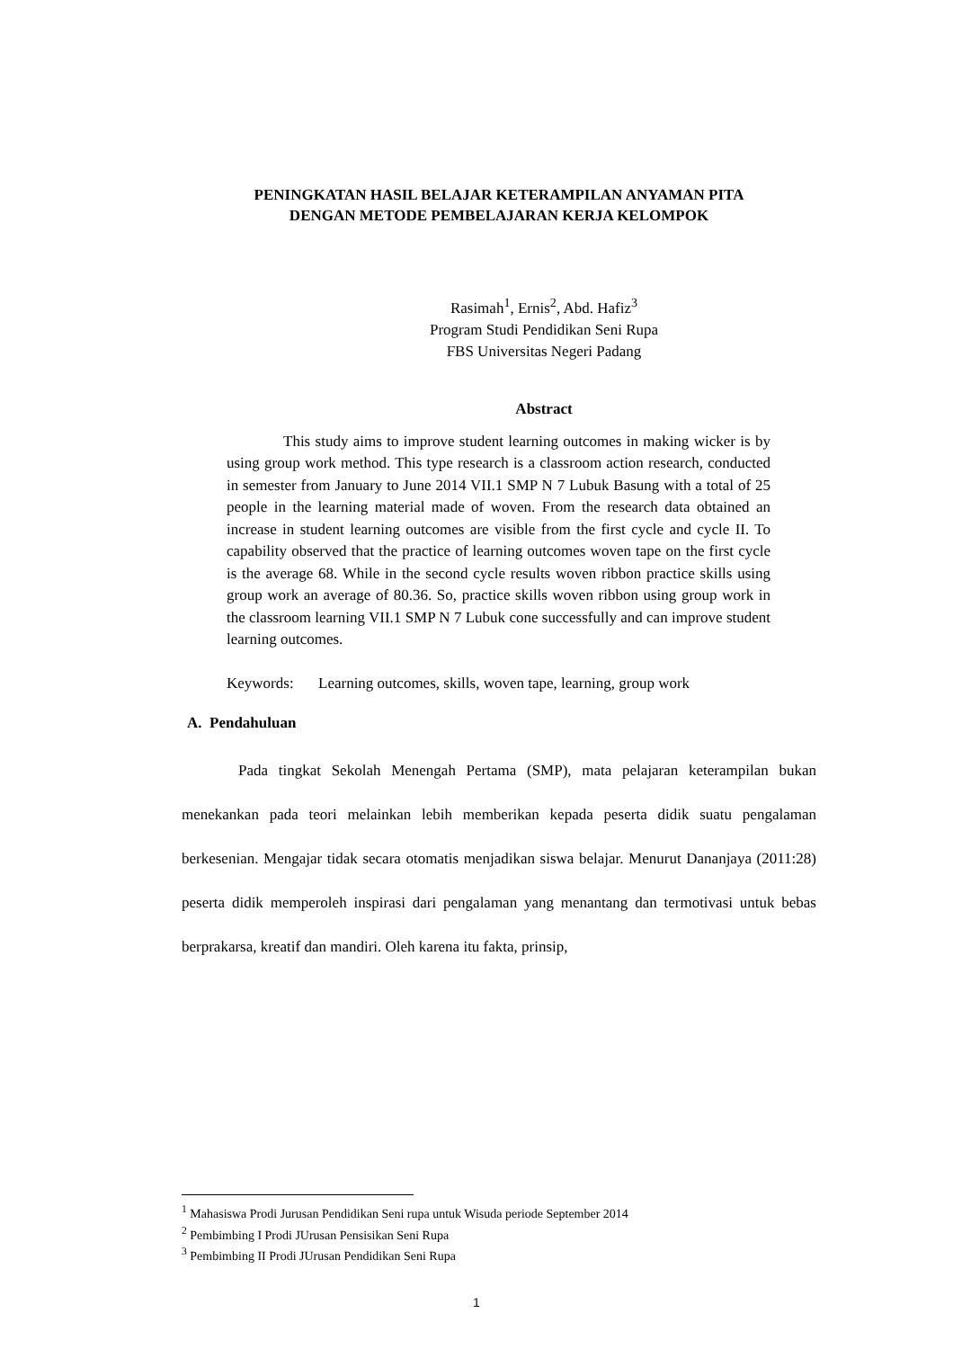PENINGKATAN HASIL BELAJAR KETERAMPILAN ANYAMAN PITA
DENGAN METODE PEMBELAJARAN KERJA KELOMPOK
Rasimah<sup>1</sup>, Ernis<sup>2</sup>, Abd. Hafiz<sup>3</sup>
Program Studi Pendidikan Seni Rupa
FBS Universitas Negeri Padang
Abstract
This study aims to improve student learning outcomes in making wicker is by using group work method. This type research is a classroom action research, conducted in semester from January to June 2014 VII.1 SMP N 7 Lubuk Basung with a total of 25 people in the learning material made of woven. From the research data obtained an increase in student learning outcomes are visible from the first cycle and cycle II. To capability observed that the practice of learning outcomes woven tape on the first cycle is the average 68. While in the second cycle results woven ribbon practice skills using group work an average of 80.36. So, practice skills woven ribbon using group work in the classroom learning VII.1 SMP N 7 Lubuk cone successfully and can improve student learning outcomes.
Keywords: Learning outcomes, skills, woven tape, learning, group work
A. Pendahuluan
Pada tingkat Sekolah Menengah Pertama (SMP), mata pelajaran keterampilan bukan menekankan pada teori melainkan lebih memberikan kepada peserta didik suatu pengalaman berkesenian. Mengajar tidak secara otomatis menjadikan siswa belajar. Menurut Dananjaya (2011:28) peserta didik memperoleh inspirasi dari pengalaman yang menantang dan termotivasi untuk bebas berprakarsa, kreatif dan mandiri. Oleh karena itu fakta, prinsip,
<sup>1</sup> Mahasiswa Prodi Jurusan Pendidikan Seni rupa untuk Wisuda periode September 2014
<sup>2</sup> Pembimbing I Prodi JUrusan Pensisikan Seni Rupa
<sup>3</sup> Pembimbing II Prodi JUrusan Pendidikan Seni Rupa
1